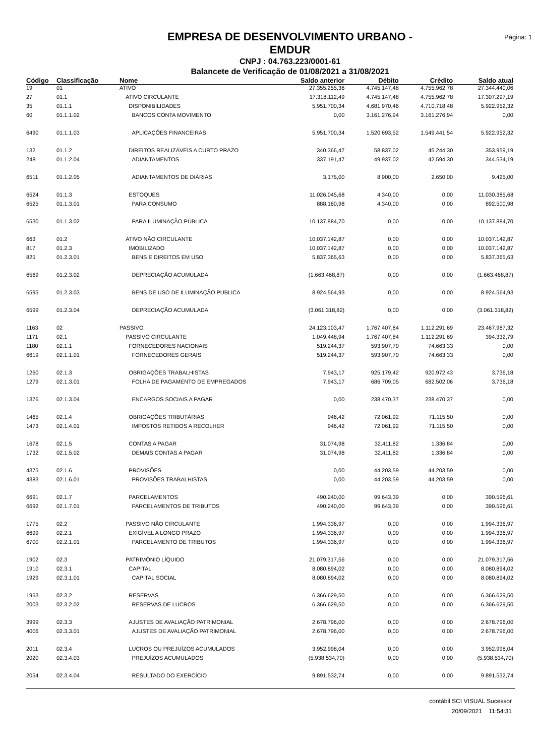EMPRESA DE DESENVOLVIMENTO URBANO -
EMDUR
CNPJ : 04.763.223/0001-61
Balancete de Verificação de 01/08/2021 a 31/08/2021
Página: 1
| Código | Classificação | Nome | Saldo anterior | Débito | Crédito | Saldo atual |
| --- | --- | --- | --- | --- | --- | --- |
| 19 | 01 | ATIVO | 27.355.255,36 | 4.745.147,48 | 4.755.962,78 | 27.344.440,06 |
| 27 | 01.1 | ATIVO CIRCULANTE | 17.318.112,49 | 4.745.147,48 | 4.755.962,78 | 17.307.297,19 |
| 35 | 01.1.1 | DISPONIBILIDADES | 5.951.700,34 | 4.681.970,46 | 4.710.718,48 | 5.922.952,32 |
| 60 | 01.1.1.02 | BANCOS CONTA MOVIMENTO | 0,00 | 3.161.276,94 | 3.161.276,94 | 0,00 |
| 6490 | 01.1.1.03 | APLICAÇÕES FINANCEIRAS | 5.951.700,34 | 1.520.693,52 | 1.549.441,54 | 5.922.952,32 |
| 132 | 01.1.2 | DIREITOS REALIZÁVEIS A CURTO PRAZO | 340.366,47 | 58.837,02 | 45.244,30 | 353.959,19 |
| 248 | 01.1.2.04 | ADIANTAMENTOS | 337.191,47 | 49.937,02 | 42.594,30 | 344.534,19 |
| 6511 | 01.1.2.05 | ADIANTAMENTOS DE DIÁRIAS | 3.175,00 | 8.900,00 | 2.650,00 | 9.425,00 |
| 6524 | 01.1.3 | ESTOQUES | 11.026.045,68 | 4.340,00 | 0,00 | 11.030.385,68 |
| 6525 | 01.1.3.01 | PARA CONSUMO | 888.160,98 | 4.340,00 | 0,00 | 892.500,98 |
| 6530 | 01.1.3.02 | PARA ILUMINAÇÃO PÚBLICA | 10.137.884,70 | 0,00 | 0,00 | 10.137.884,70 |
| 663 | 01.2 | ATIVO NÃO CIRCULANTE | 10.037.142,87 | 0,00 | 0,00 | 10.037.142,87 |
| 817 | 01.2.3 | IMOBILIZADO | 10.037.142,87 | 0,00 | 0,00 | 10.037.142,87 |
| 825 | 01.2.3.01 | BENS E DIREITOS EM USO | 5.837.365,63 | 0,00 | 0,00 | 5.837.365,63 |
| 6569 | 01.2.3.02 | DEPRECIAÇÃO ACUMULADA | (1.663.468,87) | 0,00 | 0,00 | (1.663.468,87) |
| 6595 | 01.2.3.03 | BENS DE USO DE ILUMINAÇÃO PUBLICA | 8.924.564,93 | 0,00 | 0,00 | 8.924.564,93 |
| 6599 | 01.2.3.04 | DEPRECIAÇÃO ACUMULADA | (3.061.318,82) | 0,00 | 0,00 | (3.061.318,82) |
| 1163 | 02 | PASSIVO | 24.123.103,47 | 1.767.407,84 | 1.112.291,69 | 23.467.987,32 |
| 1171 | 02.1 | PASSIVO CIRCULANTE | 1.049.448,94 | 1.767.407,84 | 1.112.291,69 | 394.332,79 |
| 1180 | 02.1.1 | FORNECEDORES NACIONAIS | 519.244,37 | 593.907,70 | 74.663,33 | 0,00 |
| 6619 | 02.1.1.01 | FORNECEDORES GERAIS | 519.244,37 | 593.907,70 | 74.663,33 | 0,00 |
| 1260 | 02.1.3 | OBRIGAÇÕES TRABALHISTAS | 7.943,17 | 925.179,42 | 920.972,43 | 3.736,18 |
| 1279 | 02.1.3.01 | FOLHA DE PAGAMENTO DE EMPREGADOS | 7.943,17 | 686.709,05 | 682.502,06 | 3.736,18 |
| 1376 | 02.1.3.04 | ENCARGOS SOCIAIS A PAGAR | 0,00 | 238.470,37 | 238.470,37 | 0,00 |
| 1465 | 02.1.4 | OBRIGAÇÕES TRIBUTÁRIAS | 946,42 | 72.061,92 | 71.115,50 | 0,00 |
| 1473 | 02.1.4.01 | IMPOSTOS RETIDOS A RECOLHER | 946,42 | 72.061,92 | 71.115,50 | 0,00 |
| 1678 | 02.1.5 | CONTAS A PAGAR | 31.074,98 | 32.411,82 | 1.336,84 | 0,00 |
| 1732 | 02.1.5.02 | DEMAIS CONTAS A PAGAR | 31.074,98 | 32.411,82 | 1.336,84 | 0,00 |
| 4375 | 02.1.6 | PROVISÕES | 0,00 | 44.203,59 | 44.203,59 | 0,00 |
| 4383 | 02.1.6.01 | PROVISÕES TRABALHISTAS | 0,00 | 44.203,59 | 44.203,59 | 0,00 |
| 6691 | 02.1.7 | PARCELAMENTOS | 490.240,00 | 99.643,39 | 0,00 | 390.596,61 |
| 6692 | 02.1.7.01 | PARCELAMENTOS DE TRIBUTOS | 490.240,00 | 99.643,39 | 0,00 | 390.596,61 |
| 1775 | 02.2 | PASSIVO NÃO CIRCULANTE | 1.994.336,97 | 0,00 | 0,00 | 1.994.336,97 |
| 6699 | 02.2.1 | EXIGÍVEL A LONGO PRAZO | 1.994.336,97 | 0,00 | 0,00 | 1.994.336,97 |
| 6700 | 02.2.1.01 | PARCELAMENTO DE TRIBUTOS | 1.994.336,97 | 0,00 | 0,00 | 1.994.336,97 |
| 1902 | 02.3 | PATRIMÔNIO LÍQUIDO | 21.079.317,56 | 0,00 | 0,00 | 21.079.317,56 |
| 1910 | 02.3.1 | CAPITAL | 8.080.894,02 | 0,00 | 0,00 | 8.080.894,02 |
| 1929 | 02.3.1.01 | CAPITAL SOCIAL | 8.080.894,02 | 0,00 | 0,00 | 8.080.894,02 |
| 1953 | 02.3.2 | RESERVAS | 6.366.629,50 | 0,00 | 0,00 | 6.366.629,50 |
| 2003 | 02.3.2.02 | RESERVAS DE LUCROS | 6.366.629,50 | 0,00 | 0,00 | 6.366.629,50 |
| 3999 | 02.3.3 | AJUSTES DE AVALIAÇÃO PATRIMONIAL | 2.678.796,00 | 0,00 | 0,00 | 2.678.796,00 |
| 4006 | 02.3.3.01 | AJUSTES DE AVALIAÇÃO PATRIMONIAL | 2.678.796,00 | 0,00 | 0,00 | 2.678.796,00 |
| 2011 | 02.3.4 | LUCROS OU PREJUÍZOS ACUMULADOS | 3.952.998,04 | 0,00 | 0,00 | 3.952.998,04 |
| 2020 | 02.3.4.03 | PREJUÍZOS ACUMULADOS | (5.938.534,70) | 0,00 | 0,00 | (5.938.534,70) |
| 2054 | 02.3.4.04 | RESULTADO DO EXERCÍCIO | 9.891.532,74 | 0,00 | 0,00 | 9.891.532,74 |
contábil SCI VISUAL Sucessor
20/09/2021 11:54:31